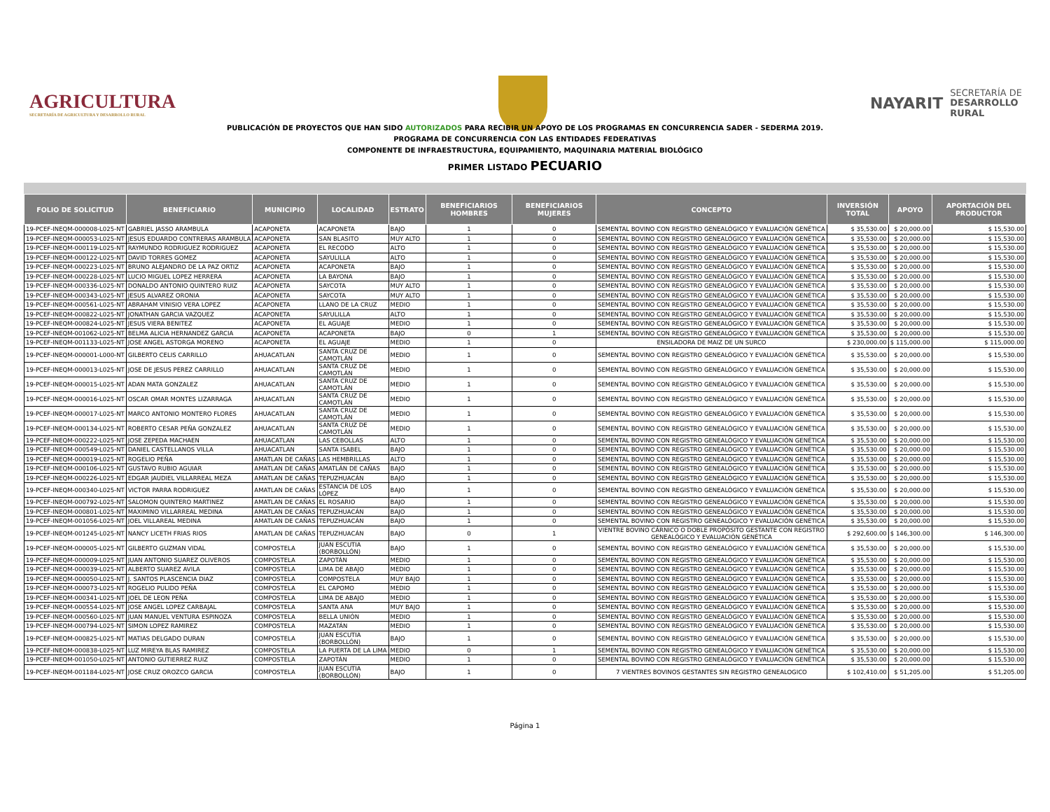AGRICULTURA
SECRETARÍA DE AGRICULTURA Y DESARROLLO RURAL
NAYARIT
SECRETARÍA DE
DESARROLLO
RURAL
PUBLICACIÓN DE PROYECTOS QUE HAN SIDO AUTORIZADOS PARA RECIBIR UN APOYO DE LOS PROGRAMAS EN CONCURRENCIA SADER - SEDERMA 2019.
PROGRAMA DE CONCURRENCIA CON LAS ENTIDADES FEDERATIVAS
COMPONENTE DE INFRAESTRUCTURA, EQUIPAMIENTO, MAQUINARIA MATERIAL BIOLÓGICO
PRIMER LISTADO PECUARIO
| FOLIO DE SOLICITUD | BENEFICIARIO | MUNICIPIO | LOCALIDAD | ESTRATO | BENEFICIARIOS HOMBRES | BENEFICIARIOS MUJERES | CONCEPTO | INVERSIÓN TOTAL | APOYO | APORTACIÓN DEL PRODUCTOR |
| --- | --- | --- | --- | --- | --- | --- | --- | --- | --- | --- |
| 19-PCEF-INEQM-000008-L025-NT | GABRIEL JASSO ARAMBULA | ACAPONETA | ACAPONETA | BAJO | 1 | 0 | SEMENTAL BOVINO CON REGISTRO GENEALÓGICO Y EVALUACIÓN GENÉTICA | $ 35,530.00 | $ 20,000.00 | $ 15,530.00 |
| 19-PCEF-INEQM-000053-L025-NT | JESUS EDUARDO CONTRERAS ARAMBULA | ACAPONETA | SAN BLASITO | MUY ALTO | 1 | 0 | SEMENTAL BOVINO CON REGISTRO GENEALÓGICO Y EVALUACIÓN GENÉTICA | $ 35,530.00 | $ 20,000.00 | $ 15,530.00 |
| 19-PCEF-INEQM-000119-L025-NT | RAYMUNDO RODRIGUEZ RODRIGUEZ | ACAPONETA | EL RECODO | ALTO | 1 | 0 | SEMENTAL BOVINO CON REGISTRO GENEALÓGICO Y EVALUACIÓN GENÉTICA | $ 35,530.00 | $ 20,000.00 | $ 15,530.00 |
| 19-PCEF-INEQM-000122-L025-NT | DAVID TORRES GOMEZ | ACAPONETA | SAYULILLA | ALTO | 1 | 0 | SEMENTAL BOVINO CON REGISTRO GENEALÓGICO Y EVALUACIÓN GENÉTICA | $ 35,530.00 | $ 20,000.00 | $ 15,530.00 |
| 19-PCEF-INEQM-000223-L025-NT | BRUNO ALEJANDRO DE LA PAZ ORTIZ | ACAPONETA | ACAPONETA | BAJO | 1 | 0 | SEMENTAL BOVINO CON REGISTRO GENEALÓGICO Y EVALUACIÓN GENÉTICA | $ 35,530.00 | $ 20,000.00 | $ 15,530.00 |
| 19-PCEF-INEQM-000228-L025-NT | LUCIO MIGUEL LOPEZ HERRERA | ACAPONETA | LA BAYONA | BAJO | 1 | 0 | SEMENTAL BOVINO CON REGISTRO GENEALÓGICO Y EVALUACIÓN GENÉTICA | $ 35,530.00 | $ 20,000.00 | $ 15,530.00 |
| 19-PCEF-INEQM-000336-L025-NT | DONALDO ANTONIO QUINTERO RUIZ | ACAPONETA | SAYCOTA | MUY ALTO | 1 | 0 | SEMENTAL BOVINO CON REGISTRO GENEALÓGICO Y EVALUACIÓN GENÉTICA | $ 35,530.00 | $ 20,000.00 | $ 15,530.00 |
| 19-PCEF-INEQM-000343-L025-NT | JESUS ALVAREZ ORONIA | ACAPONETA | SAYCOTA | MUY ALTO | 1 | 0 | SEMENTAL BOVINO CON REGISTRO GENEALÓGICO Y EVALUACIÓN GENÉTICA | $ 35,530.00 | $ 20,000.00 | $ 15,530.00 |
| 19-PCEF-INEQM-000561-L025-NT | ABRAHAM VINISIO VERA LOPEZ | ACAPONETA | LLANO DE LA CRUZ | MEDIO | 1 | 0 | SEMENTAL BOVINO CON REGISTRO GENEALÓGICO Y EVALUACIÓN GENÉTICA | $ 35,530.00 | $ 20,000.00 | $ 15,530.00 |
| 19-PCEF-INEQM-000822-L025-NT | JONATHAN GARCIA VAZQUEZ | ACAPONETA | SAYULILLA | ALTO | 1 | 0 | SEMENTAL BOVINO CON REGISTRO GENEALÓGICO Y EVALUACIÓN GENÉTICA | $ 35,530.00 | $ 20,000.00 | $ 15,530.00 |
| 19-PCEF-INEQM-000824-L025-NT | JESUS VIERA BENITEZ | ACAPONETA | EL AGUAJE | MEDIO | 1 | 0 | SEMENTAL BOVINO CON REGISTRO GENEALÓGICO Y EVALUACIÓN GENÉTICA | $ 35,530.00 | $ 20,000.00 | $ 15,530.00 |
| 19-PCEF-INEQM-001062-L025-NT | BELMA ALICIA HERNANDEZ GARCIA | ACAPONETA | ACAPONETA | BAJO | 0 | 1 | SEMENTAL BOVINO CON REGISTRO GENEALÓGICO Y EVALUACIÓN GENÉTICA | $ 35,530.00 | $ 20,000.00 | $ 15,530.00 |
| 19-PCEF-INEQM-001133-L025-NT | JOSE ANGEL ASTORGA MORENO | ACAPONETA | EL AGUAJE | MEDIO | 1 | 0 | ENSILADORA DE MAIZ DE UN SURCO | $ 230,000.00 | $ 115,000.00 | $ 115,000.00 |
| 19-PCEF-INEQM-000001-L000-NT | GILBERTO CELIS CARRILLO | AHUACATLAN | SANTA CRUZ DE CAMOTLÁN | MEDIO | 1 | 0 | SEMENTAL BOVINO CON REGISTRO GENEALÓGICO Y EVALUACIÓN GENÉTICA | $ 35,530.00 | $ 20,000.00 | $ 15,530.00 |
| 19-PCEF-INEQM-000013-L025-NT | JOSE DE JESUS PEREZ CARRILLO | AHUACATLAN | SANTA CRUZ DE CAMOTLÁN | MEDIO | 1 | 0 | SEMENTAL BOVINO CON REGISTRO GENEALÓGICO Y EVALUACIÓN GENÉTICA | $ 35,530.00 | $ 20,000.00 | $ 15,530.00 |
| 19-PCEF-INEQM-000015-L025-NT | ADAN MATA GONZALEZ | AHUACATLAN | SANTA CRUZ DE CAMOTLÁN | MEDIO | 1 | 0 | SEMENTAL BOVINO CON REGISTRO GENEALÓGICO Y EVALUACIÓN GENÉTICA | $ 35,530.00 | $ 20,000.00 | $ 15,530.00 |
| 19-PCEF-INEQM-000016-L025-NT | OSCAR OMAR MONTES LIZARRAGA | AHUACATLAN | SANTA CRUZ DE CAMOTLÁN | MEDIO | 1 | 0 | SEMENTAL BOVINO CON REGISTRO GENEALÓGICO Y EVALUACIÓN GENÉTICA | $ 35,530.00 | $ 20,000.00 | $ 15,530.00 |
| 19-PCEF-INEQM-000017-L025-NT | MARCO ANTONIO MONTERO FLORES | AHUACATLAN | SANTA CRUZ DE CAMOTLÁN | MEDIO | 1 | 0 | SEMENTAL BOVINO CON REGISTRO GENEALÓGICO Y EVALUACIÓN GENÉTICA | $ 35,530.00 | $ 20,000.00 | $ 15,530.00 |
| 19-PCEF-INEQM-000134-L025-NT | ROBERTO CESAR PEÑA GONZALEZ | AHUACATLAN | SANTA CRUZ DE CAMOTLÁN | MEDIO | 1 | 0 | SEMENTAL BOVINO CON REGISTRO GENEALÓGICO Y EVALUACIÓN GENÉTICA | $ 35,530.00 | $ 20,000.00 | $ 15,530.00 |
| 19-PCEF-INEQM-000222-L025-NT | JOSE ZEPEDA MACHAEN | AHUACATLAN | LAS CEBOLLAS | ALTO | 1 | 0 | SEMENTAL BOVINO CON REGISTRO GENEALÓGICO Y EVALUACIÓN GENÉTICA | $ 35,530.00 | $ 20,000.00 | $ 15,530.00 |
| 19-PCEF-INEQM-000549-L025-NT | DANIEL CASTELLANOS VILLA | AHUACATLAN | SANTA ISABEL | BAJO | 1 | 0 | SEMENTAL BOVINO CON REGISTRO GENEALÓGICO Y EVALUACIÓN GENÉTICA | $ 35,530.00 | $ 20,000.00 | $ 15,530.00 |
| 19-PCEF-INEQM-000019-L025-NT | ROGELIO PEÑA | AMATLAN DE CAÑAS | LAS HEMBRILLAS | ALTO | 1 | 0 | SEMENTAL BOVINO CON REGISTRO GENEALÓGICO Y EVALUACIÓN GENÉTICA | $ 35,530.00 | $ 20,000.00 | $ 15,530.00 |
| 19-PCEF-INEQM-000106-L025-NT | GUSTAVO RUBIO AGUIAR | AMATLAN DE CAÑAS | AMATLÁN DE CAÑAS | BAJO | 1 | 0 | SEMENTAL BOVINO CON REGISTRO GENEALÓGICO Y EVALUACIÓN GENÉTICA | $ 35,530.00 | $ 20,000.00 | $ 15,530.00 |
| 19-PCEF-INEQM-000226-L025-NT | EDGAR JAUDIEL VILLARREAL MEZA | AMATLAN DE CAÑAS | TEPUZHUACÁN | BAJO | 1 | 0 | SEMENTAL BOVINO CON REGISTRO GENEALÓGICO Y EVALUACIÓN GENÉTICA | $ 35,530.00 | $ 20,000.00 | $ 15,530.00 |
| 19-PCEF-INEQM-000340-L025-NT | VICTOR PARRA RODRIGUEZ | AMATLAN DE CAÑAS | ESTANCIA DE LOS LÓPEZ | BAJO | 1 | 0 | SEMENTAL BOVINO CON REGISTRO GENEALÓGICO Y EVALUACIÓN GENÉTICA | $ 35,530.00 | $ 20,000.00 | $ 15,530.00 |
| 19-PCEF-INEQM-000792-L025-NT | SALOMON QUINTERO MARTINEZ | AMATLAN DE CAÑAS | EL ROSARIO | BAJO | 1 | 0 | SEMENTAL BOVINO CON REGISTRO GENEALÓGICO Y EVALUACIÓN GENÉTICA | $ 35,530.00 | $ 20,000.00 | $ 15,530.00 |
| 19-PCEF-INEQM-000801-L025-NT | MAXIMINO VILLARREAL MEDINA | AMATLAN DE CAÑAS | TEPUZHUACÁN | BAJO | 1 | 0 | SEMENTAL BOVINO CON REGISTRO GENEALÓGICO Y EVALUACIÓN GENÉTICA | $ 35,530.00 | $ 20,000.00 | $ 15,530.00 |
| 19-PCEF-INEQM-001056-L025-NT | JOEL VILLAREAL MEDINA | AMATLAN DE CAÑAS | TEPUZHUACÁN | BAJO | 1 | 0 | SEMENTAL BOVINO CON REGISTRO GENEALÓGICO Y EVALUACIÓN GENÉTICA | $ 35,530.00 | $ 20,000.00 | $ 15,530.00 |
| 19-PCEF-INEQM-001245-L025-NT | NANCY LICETH FRIAS RIOS | AMATLAN DE CAÑAS | TEPUZHUACÁN | BAJO | 0 | 1 | VIENTRE BOVINO CÁRNICO O DOBLE PROPÓSITO GESTANTE CON REGISTRO GENEALÓGICO Y EVALUACIÓN GENÉTICA | $ 292,600.00 | $ 146,300.00 | $ 146,300.00 |
| 19-PCEF-INEQM-000005-L025-NT | GILBERTO GUZMAN VIDAL | COMPOSTELA | JUAN ESCUTIA (BORBOLLÓN) | BAJO | 1 | 0 | SEMENTAL BOVINO CON REGISTRO GENEALÓGICO Y EVALUACIÓN GENÉTICA | $ 35,530.00 | $ 20,000.00 | $ 15,530.00 |
| 19-PCEF-INEQM-000009-L025-NT | JUAN ANTONIO SUAREZ OLIVEROS | COMPOSTELA | ZAPOTÁN | MEDIO | 1 | 0 | SEMENTAL BOVINO CON REGISTRO GENEALÓGICO Y EVALUACIÓN GENÉTICA | $ 35,530.00 | $ 20,000.00 | $ 15,530.00 |
| 19-PCEF-INEQM-000039-L025-NT | ALBERTO SUAREZ AVILA | COMPOSTELA | LIMA DE ABAJO | MEDIO | 1 | 0 | SEMENTAL BOVINO CON REGISTRO GENEALÓGICO Y EVALUACIÓN GENÉTICA | $ 35,530.00 | $ 20,000.00 | $ 15,530.00 |
| 19-PCEF-INEQM-000050-L025-NT | J. SANTOS PLASCENCIA DIAZ | COMPOSTELA | COMPOSTELA | MUY BAJO | 1 | 0 | SEMENTAL BOVINO CON REGISTRO GENEALÓGICO Y EVALUACIÓN GENÉTICA | $ 35,530.00 | $ 20,000.00 | $ 15,530.00 |
| 19-PCEF-INEQM-000073-L025-NT | ROGELIO PULIDO PEÑA | COMPOSTELA | EL CAPOMO | MEDIO | 1 | 0 | SEMENTAL BOVINO CON REGISTRO GENEALÓGICO Y EVALUACIÓN GENÉTICA | $ 35,530.00 | $ 20,000.00 | $ 15,530.00 |
| 19-PCEF-INEQM-000341-L025-NT | JOEL DE LEON PEÑA | COMPOSTELA | LIMA DE ABAJO | MEDIO | 1 | 0 | SEMENTAL BOVINO CON REGISTRO GENEALÓGICO Y EVALUACIÓN GENÉTICA | $ 35,530.00 | $ 20,000.00 | $ 15,530.00 |
| 19-PCEF-INEQM-000554-L025-NT | JOSE ANGEL LOPEZ CARBAJAL | COMPOSTELA | SANTA ANA | MUY BAJO | 1 | 0 | SEMENTAL BOVINO CON REGISTRO GENEALÓGICO Y EVALUACIÓN GENÉTICA | $ 35,530.00 | $ 20,000.00 | $ 15,530.00 |
| 19-PCEF-INEQM-000560-L025-NT | JUAN MANUEL VENTURA ESPINOZA | COMPOSTELA | BELLA UNIÓN | MEDIO | 1 | 0 | SEMENTAL BOVINO CON REGISTRO GENEALÓGICO Y EVALUACIÓN GENÉTICA | $ 35,530.00 | $ 20,000.00 | $ 15,530.00 |
| 19-PCEF-INEQM-000794-L025-NT | SIMON LOPEZ RAMIREZ | COMPOSTELA | MAZATÁN | MEDIO | 1 | 0 | SEMENTAL BOVINO CON REGISTRO GENEALÓGICO Y EVALUACIÓN GENÉTICA | $ 35,530.00 | $ 20,000.00 | $ 15,530.00 |
| 19-PCEF-INEQM-000825-L025-NT | MATIAS DELGADO DURAN | COMPOSTELA | JUAN ESCUTIA (BORBOLLÓN) | BAJO | 1 | 0 | SEMENTAL BOVINO CON REGISTRO GENEALÓGICO Y EVALUACIÓN GENÉTICA | $ 35,530.00 | $ 20,000.00 | $ 15,530.00 |
| 19-PCEF-INEQM-000838-L025-NT | LUZ MIREYA BLAS RAMIREZ | COMPOSTELA | LA PUERTA DE LA LIMA | MEDIO | 0 | 1 | SEMENTAL BOVINO CON REGISTRO GENEALÓGICO Y EVALUACIÓN GENÉTICA | $ 35,530.00 | $ 20,000.00 | $ 15,530.00 |
| 19-PCEF-INEQM-001050-L025-NT | ANTONIO GUTIERREZ RUIZ | COMPOSTELA | ZAPOTÁN | MEDIO | 1 | 0 | SEMENTAL BOVINO CON REGISTRO GENEALÓGICO Y EVALUACIÓN GENÉTICA | $ 35,530.00 | $ 20,000.00 | $ 15,530.00 |
| 19-PCEF-INEQM-001184-L025-NT | JOSE CRUZ OROZCO GARCIA | COMPOSTELA | JUAN ESCUTIA (BORBOLLÓN) | BAJO | 1 | 0 | 7 VIENTRES BOVINOS GESTANTES SIN REGISTRO GENEALOGICO | $ 102,410.00 | $ 51,205.00 | $ 51,205.00 |
Página 1